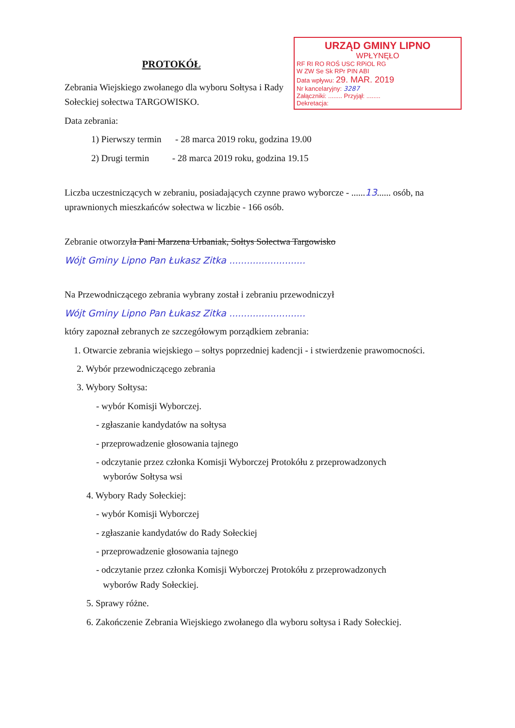URZĄD GMINY LIPNO
WPŁYNĘŁO
RF RI RO ROŚ USC RPiOL RG
W ZW Se Sk RPr PIN ABI
Data wpływu: 29. MAR. 2019
Nr kancelaryjny: 3287
Załączniki: ........ Przyjął: ........
Dekretacja:
PROTOKÓŁ
Zebrania Wiejskiego zwołanego dla wyboru Sołtysa i Rady Sołeckiej sołectwa TARGOWISKO.
Data zebrania:
1) Pierwszy termin - 28 marca 2019 roku, godzina 19.00
2) Drugi termin - 28 marca 2019 roku, godzina 19.15
Liczba uczestniczących w zebraniu, posiadających czynne prawo wyborcze - ......13...... osób, na uprawnionych mieszkańców sołectwa w liczbie - 166 osób.
Zebranie otworzyła Pani Marzena Urbaniak, Sołtys Sołectwa Targowisko
Wójt Gminy Lipno Pan Łukasz Zitka ..........................
Na Przewodniczącego zebrania wybrany został i zebraniu przewodniczył
Wójt Gminy Lipno Pan Łukasz Zitka ..........................
który zapoznał zebranych ze szczegółowym porządkiem zebrania:
1. Otwarcie zebrania wiejskiego – sołtys poprzedniej kadencji - i stwierdzenie prawomocności.
2. Wybór przewodniczącego zebrania
3. Wybory Sołtysa:
- wybór Komisji Wyborczej.
- zgłaszanie kandydatów na sołtysa
- przeprowadzenie głosowania tajnego
- odczytanie przez członka Komisji Wyborczej Protokółu z przeprowadzonych
wyborów Sołtysa wsi
4. Wybory Rady Sołeckiej:
- wybór Komisji Wyborczej
- zgłaszanie kandydatów do Rady Sołeckiej
- przeprowadzenie głosowania tajnego
- odczytanie przez członka Komisji Wyborczej Protokółu z przeprowadzonych
wyborów Rady Sołeckiej.
5. Sprawy różne.
6. Zakończenie Zebrania Wiejskiego zwołanego dla wyboru sołtysa i Rady Sołeckiej.